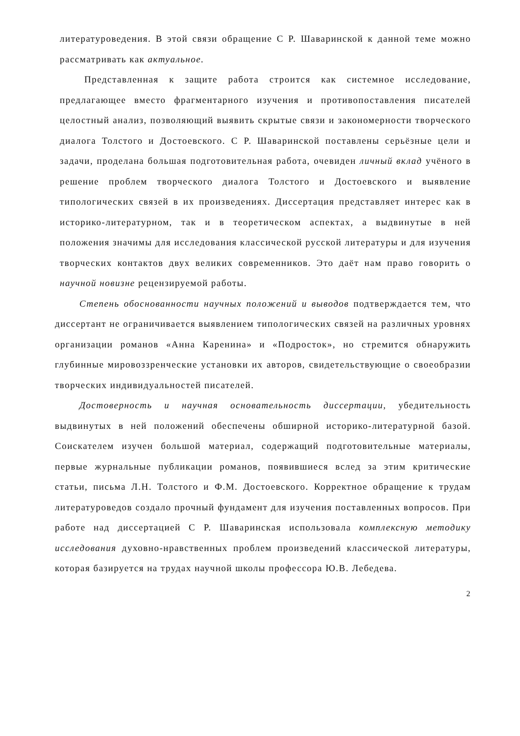литературоведения. В этой связи обращение С Р. Шаваринской к данной теме можно рассматривать как актуальное.
Представленная к защите работа строится как системное исследование, предлагающее вместо фрагментарного изучения и противопоставления писателей целостный анализ, позволяющий выявить скрытые связи и закономерности творческого диалога Толстого и Достоевского. С Р. Шаваринской поставлены серьёзные цели и задачи, проделана большая подготовительная работа, очевиден личный вклад учёного в решение проблем творческого диалога Толстого и Достоевского и выявление типологических связей в их произведениях. Диссертация представляет интерес как в историко-литературном, так и в теоретическом аспектах, а выдвинутые в ней положения значимы для исследования классической русской литературы и для изучения творческих контактов двух великих современников. Это даёт нам право говорить о научной новизне рецензируемой работы.
Степень обоснованности научных положений и выводов подтверждается тем, что диссертант не ограничивается выявлением типологических связей на различных уровнях организации романов «Анна Каренина» и «Подросток», но стремится обнаружить глубинные мировоззренческие установки их авторов, свидетельствующие о своеобразии творческих индивидуальностей писателей.
Достоверность и научная основательность диссертации, убедительность выдвинутых в ней положений обеспечены обширной историко-литературной базой. Соискателем изучен большой материал, содержащий подготовительные материалы, первые журнальные публикации романов, появившиеся вслед за этим критические статьи, письма Л.Н. Толстого и Ф.М. Достоевского. Корректное обращение к трудам литературоведов создало прочный фундамент для изучения поставленных вопросов. При работе над диссертацией С Р. Шаваринская использовала комплексную методику исследования духовно-нравственных проблем произведений классической литературы, которая базируется на трудах научной школы профессора Ю.В. Лебедева.
2